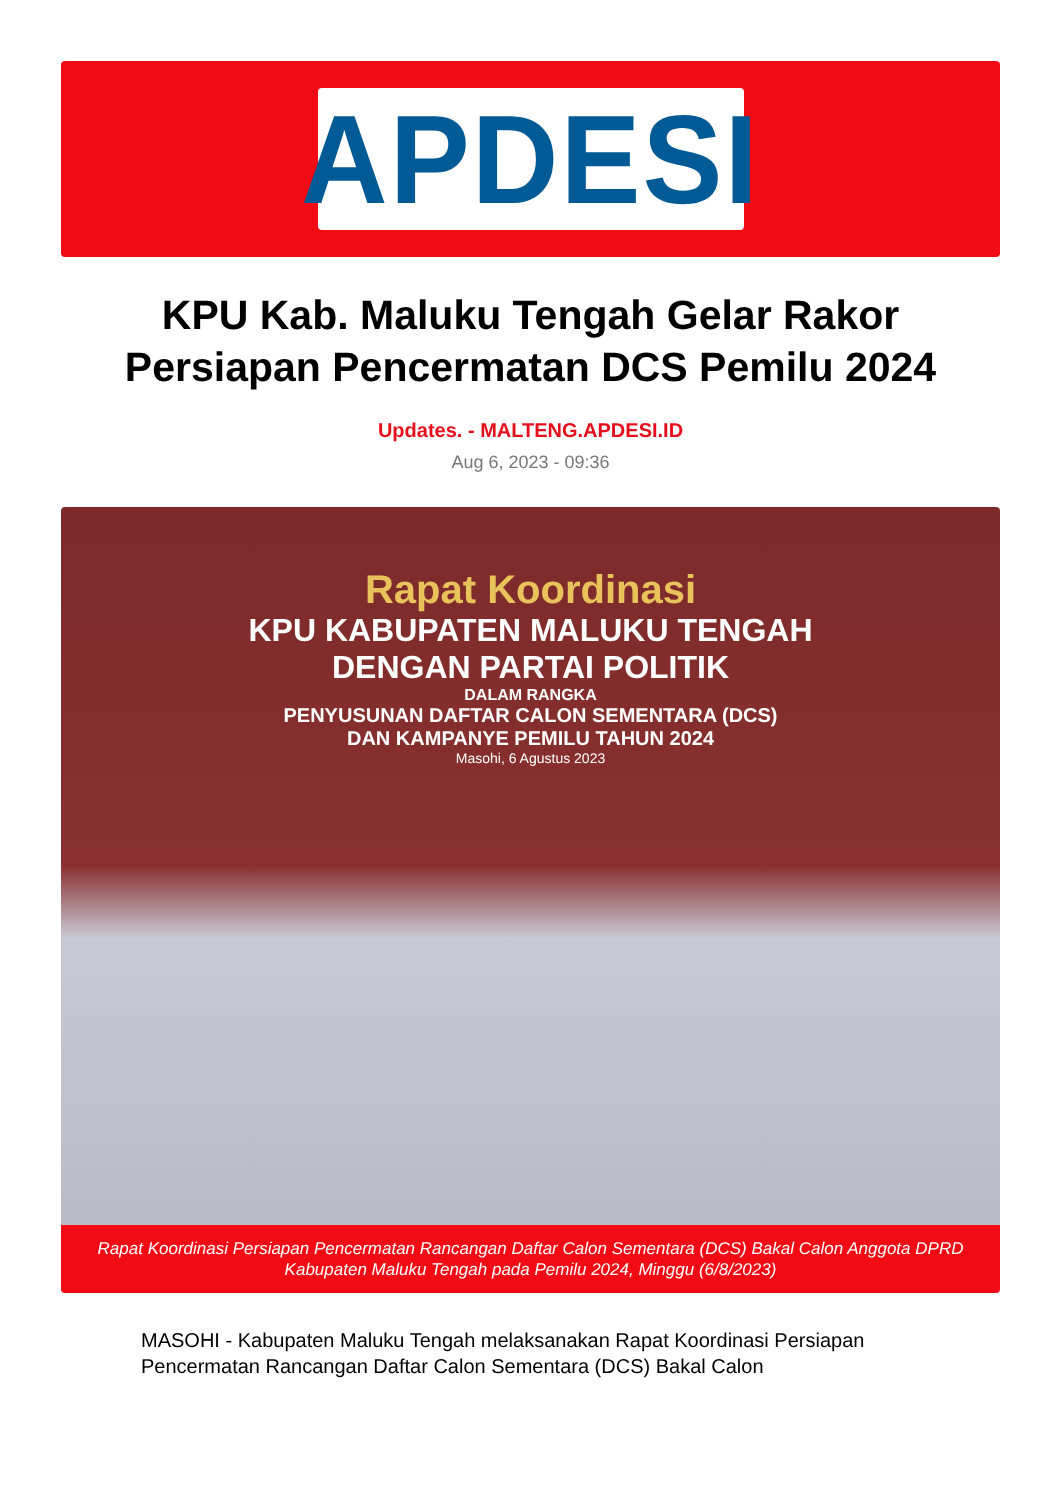APDESI
KPU Kab. Maluku Tengah Gelar Rakor Persiapan Pencermatan DCS Pemilu 2024
Updates. - MALTENG.APDESI.ID
Aug 6, 2023 - 09:36
Rapat Koordinasi
KPU KABUPATEN MALUKU TENGAH
DENGAN PARTAI POLITIK
DALAM RANGKA
PENYUSUNAN DAFTAR CALON SEMENTARA (DCS)
DAN KAMPANYE PEMILU TAHUN 2024
Masohi, 6 Agustus 2023
Rapat Koordinasi Persiapan Pencermatan Rancangan Daftar Calon Sementara (DCS) Bakal Calon Anggota DPRD Kabupaten Maluku Tengah pada Pemilu 2024, Minggu (6/8/2023)
MASOHI - Kabupaten Maluku Tengah melaksanakan Rapat Koordinasi Persiapan Pencermatan Rancangan Daftar Calon Sementara (DCS) Bakal Calon